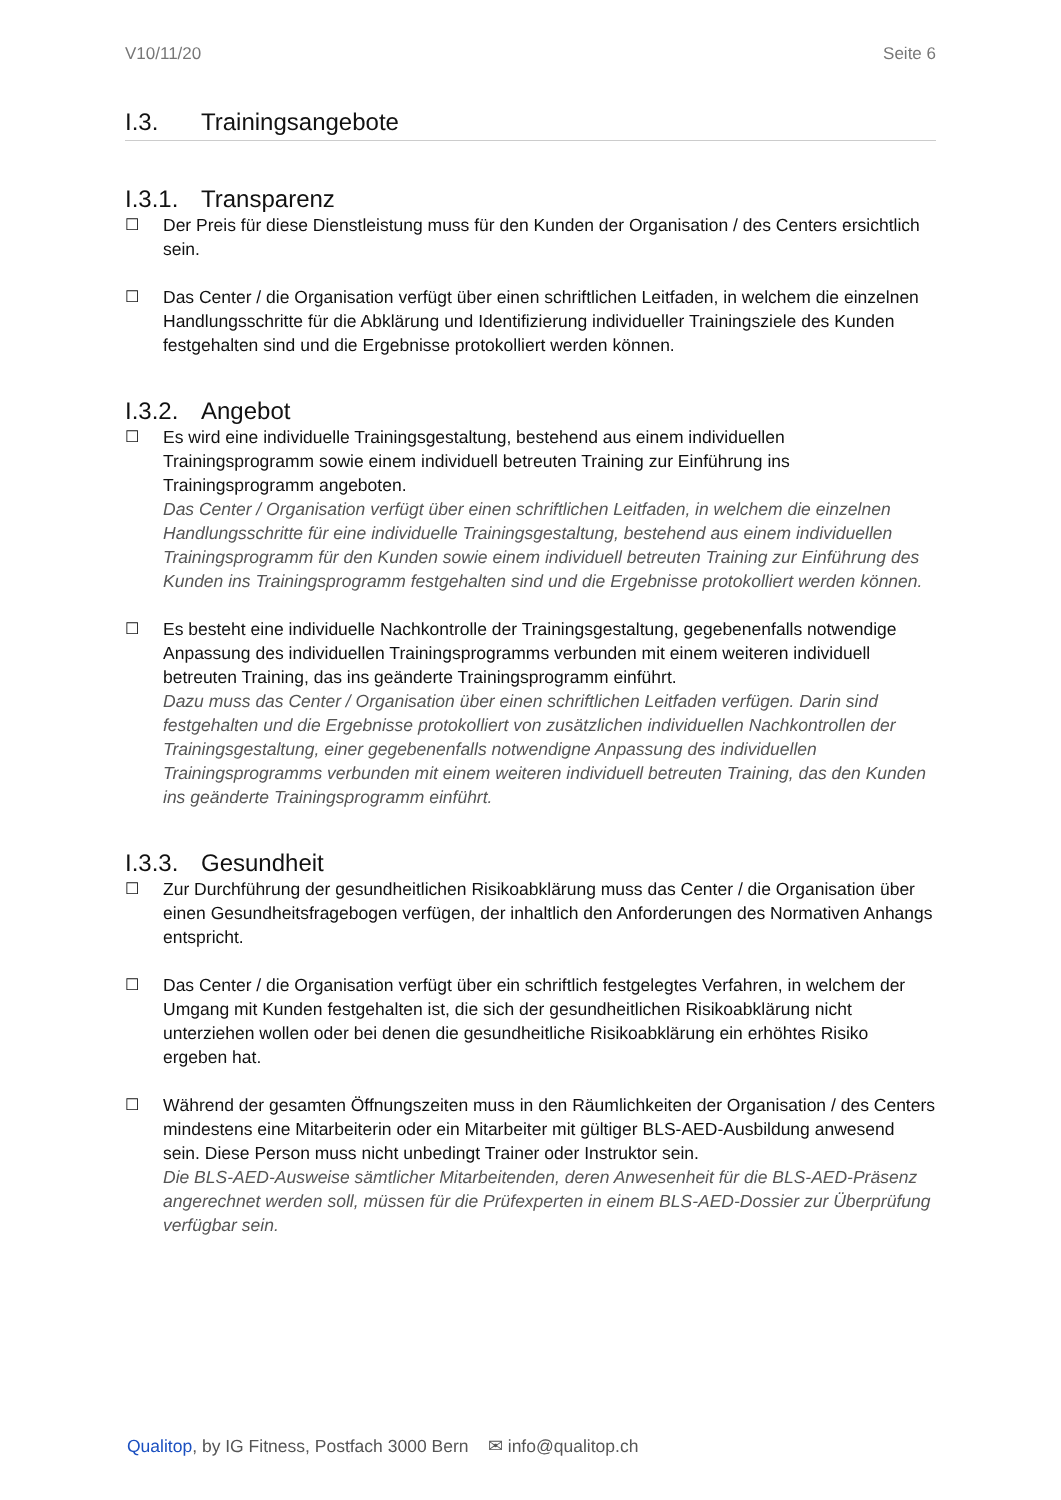V10/11/20 Seite 6
I.3. Trainingsangebote
I.3.1. Transparenz
☐ Der Preis für diese Dienstleistung muss für den Kunden der Organisation / des Centers ersichtlich sein.
☐ Das Center / die Organisation verfügt über einen schriftlichen Leitfaden, in welchem die einzelnen Handlungsschritte für die Abklärung und Identifizierung individueller Trainingsziele des Kunden festgehalten sind und die Ergebnisse protokolliert werden können.
I.3.2. Angebot
☐ Es wird eine individuelle Trainingsgestaltung, bestehend aus einem individuellen Trainingsprogramm sowie einem individuell betreuten Training zur Einführung ins Trainingsprogramm angeboten.
Das Center / Organisation verfügt über einen schriftlichen Leitfaden, in welchem die einzelnen Handlungsschritte für eine individuelle Trainingsgestaltung, bestehend aus einem individuellen Trainingsprogramm für den Kunden sowie einem individuell betreuten Training zur Einführung des Kunden ins Trainingsprogramm festgehalten sind und die Ergebnisse protokolliert werden können.
☐ Es besteht eine individuelle Nachkontrolle der Trainingsgestaltung, gegebenenfalls notwendige Anpassung des individuellen Trainingsprogramms verbunden mit einem weiteren individuell betreuten Training, das ins geänderte Trainingsprogramm einführt.
Dazu muss das Center / Organisation über einen schriftlichen Leitfaden verfügen. Darin sind festgehalten und die Ergebnisse protokolliert von zusätzlichen individuellen Nachkontrollen der Trainingsgestaltung, einer gegebenenfalls notwendigne Anpassung des individuellen Trainingsprogramms verbunden mit einem weiteren individuell betreuten Training, das den Kunden ins geänderte Trainingsprogramm einführt.
I.3.3. Gesundheit
☐ Zur Durchführung der gesundheitlichen Risikoabklärung muss das Center / die Organisation über einen Gesundheitsfragebogen verfügen, der inhaltlich den Anforderungen des Normativen Anhangs entspricht.
☐ Das Center / die Organisation verfügt über ein schriftlich festgelegtes Verfahren, in welchem der Umgang mit Kunden festgehalten ist, die sich der gesundheitlichen Risikoabklärung nicht unterziehen wollen oder bei denen die gesundheitliche Risikoabklärung ein erhöhtes Risiko ergeben hat.
☐ Während der gesamten Öffnungszeiten muss in den Räumlichkeiten der Organisation / des Centers mindestens eine Mitarbeiterin oder ein Mitarbeiter mit gültiger BLS-AED-Ausbildung anwesend sein. Diese Person muss nicht unbedingt Trainer oder Instruktor sein.
Die BLS-AED-Ausweise sämtlicher Mitarbeitenden, deren Anwesenheit für die BLS-AED-Präsenz angerechnet werden soll, müssen für die Prüfexperten in einem BLS-AED-Dossier zur Überprüfung verfügbar sein.
Qualitop, by IG Fitness, Postfach 3000 Bern ✉ info@qualitop.ch